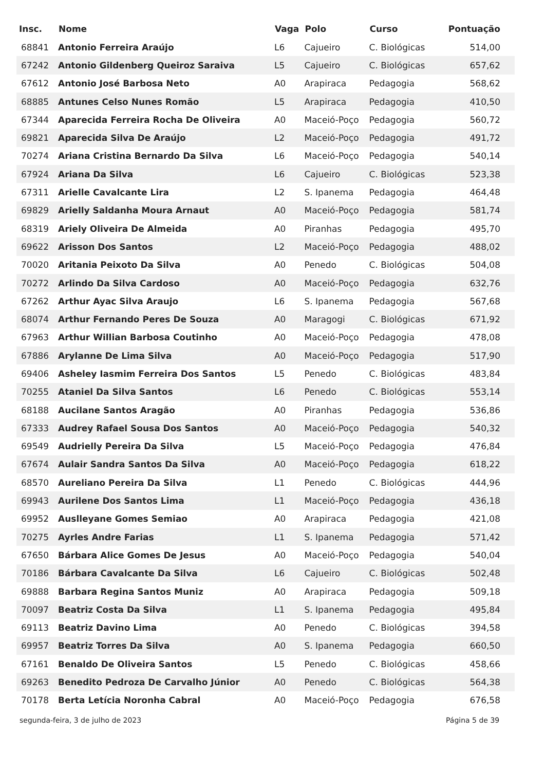| Insc. | Nome | Vaga | Polo | Curso | Pontuação |
| --- | --- | --- | --- | --- | --- |
| 68841 | Antonio Ferreira Araújo | L6 | Cajueiro | C. Biológicas | 514,00 |
| 67242 | Antonio Gildenberg Queiroz Saraiva | L5 | Cajueiro | C. Biológicas | 657,62 |
| 67612 | Antonio José Barbosa Neto | A0 | Arapiraca | Pedagogia | 568,62 |
| 68885 | Antunes Celso Nunes Romão | L5 | Arapiraca | Pedagogia | 410,50 |
| 67344 | Aparecida Ferreira Rocha De Oliveira | A0 | Maceió-Poço | Pedagogia | 560,72 |
| 69821 | Aparecida Silva De Araújo | L2 | Maceió-Poço | Pedagogia | 491,72 |
| 70274 | Ariana Cristina Bernardo Da Silva | L6 | Maceió-Poço | Pedagogia | 540,14 |
| 67924 | Ariana Da Silva | L6 | Cajueiro | C. Biológicas | 523,38 |
| 67311 | Arielle Cavalcante Lira | L2 | S. Ipanema | Pedagogia | 464,48 |
| 69829 | Arielly Saldanha Moura Arnaut | A0 | Maceió-Poço | Pedagogia | 581,74 |
| 68319 | Ariely Oliveira De Almeida | A0 | Piranhas | Pedagogia | 495,70 |
| 69622 | Arisson Dos Santos | L2 | Maceió-Poço | Pedagogia | 488,02 |
| 70020 | Aritania Peixoto Da Silva | A0 | Penedo | C. Biológicas | 504,08 |
| 70272 | Arlindo Da Silva Cardoso | A0 | Maceió-Poço | Pedagogia | 632,76 |
| 67262 | Arthur Ayac Silva Araujo | L6 | S. Ipanema | Pedagogia | 567,68 |
| 68074 | Arthur Fernando Peres De Souza | A0 | Maragogi | C. Biológicas | 671,92 |
| 67963 | Arthur Willian Barbosa Coutinho | A0 | Maceió-Poço | Pedagogia | 478,08 |
| 67886 | Arylanne De Lima Silva | A0 | Maceió-Poço | Pedagogia | 517,90 |
| 69406 | Asheley Iasmim Ferreira Dos Santos | L5 | Penedo | C. Biológicas | 483,84 |
| 70255 | Ataniel Da Silva Santos | L6 | Penedo | C. Biológicas | 553,14 |
| 68188 | Aucilane Santos Aragão | A0 | Piranhas | Pedagogia | 536,86 |
| 67333 | Audrey Rafael Sousa Dos Santos | A0 | Maceió-Poço | Pedagogia | 540,32 |
| 69549 | Audrielly Pereira Da Silva | L5 | Maceió-Poço | Pedagogia | 476,84 |
| 67674 | Aulair Sandra Santos Da Silva | A0 | Maceió-Poço | Pedagogia | 618,22 |
| 68570 | Aureliano Pereira Da Silva | L1 | Penedo | C. Biológicas | 444,96 |
| 69943 | Aurilene Dos Santos Lima | L1 | Maceió-Poço | Pedagogia | 436,18 |
| 69952 | Auslleyane Gomes Semiao | A0 | Arapiraca | Pedagogia | 421,08 |
| 70275 | Ayrles Andre Farias | L1 | S. Ipanema | Pedagogia | 571,42 |
| 67650 | Bárbara Alice Gomes De Jesus | A0 | Maceió-Poço | Pedagogia | 540,04 |
| 70186 | Bárbara Cavalcante Da Silva | L6 | Cajueiro | C. Biológicas | 502,48 |
| 69888 | Barbara Regina Santos Muniz | A0 | Arapiraca | Pedagogia | 509,18 |
| 70097 | Beatriz Costa Da Silva | L1 | S. Ipanema | Pedagogia | 495,84 |
| 69113 | Beatriz Davino Lima | A0 | Penedo | C. Biológicas | 394,58 |
| 69957 | Beatriz Torres Da Silva | A0 | S. Ipanema | Pedagogia | 660,50 |
| 67161 | Benaldo De Oliveira Santos | L5 | Penedo | C. Biológicas | 458,66 |
| 69263 | Benedito Pedroza De Carvalho Júnior | A0 | Penedo | C. Biológicas | 564,38 |
| 70178 | Berta Letícia Noronha Cabral | A0 | Maceió-Poço | Pedagogia | 676,58 |
segunda-feira, 3 de julho de 2023
Página 5 de 39